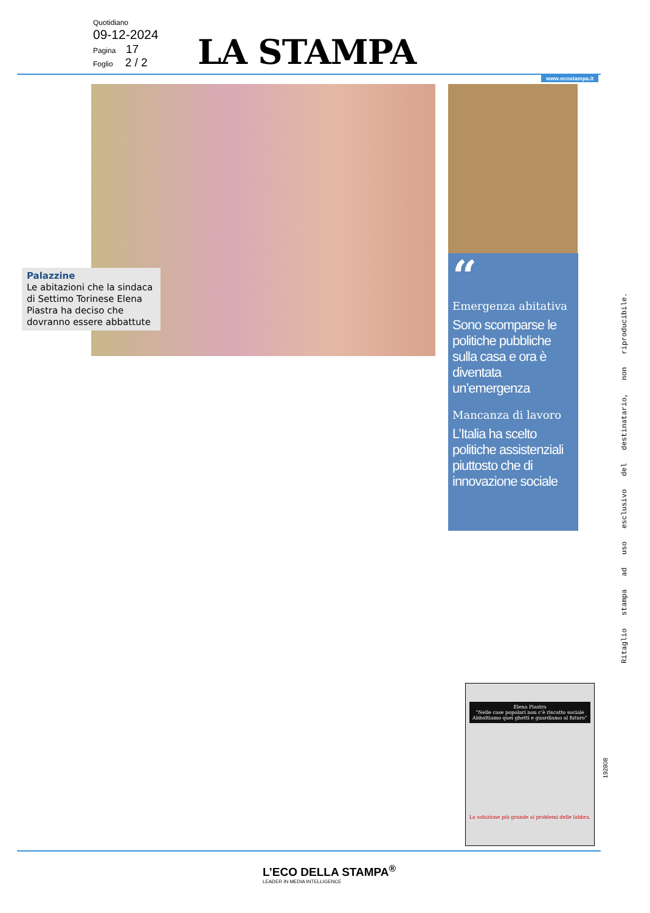Quotidiano
09-12-2024
Pagina 17
Foglio 2 / 2
LA STAMPA
www.ecostampa.it
Palazzine
Le abitazioni che la sindaca di Settimo Torinese Elena Piastra ha deciso che dovranno essere abbattute
“
Emergenza abitativa
Sono scomparse le politiche pubbliche sulla casa e ora è diventata un’emergenza
Mancanza di lavoro
L’Italia ha scelto politiche assistenziali piuttosto che di innovazione sociale
Ritaglio stampa ad uso esclusivo del destinatario, non riproducibile.
Elena Piastra
“Nelle case popolari non c’è riscatto sociale Abbattiamo quei ghetti e guardiamo al futuro”
La soluzione più grande ai problemi delle labbra.
192808
L’ECO DELLA STAMPA<sup>®</sup>
LEADER IN MEDIA INTELLIGENCE